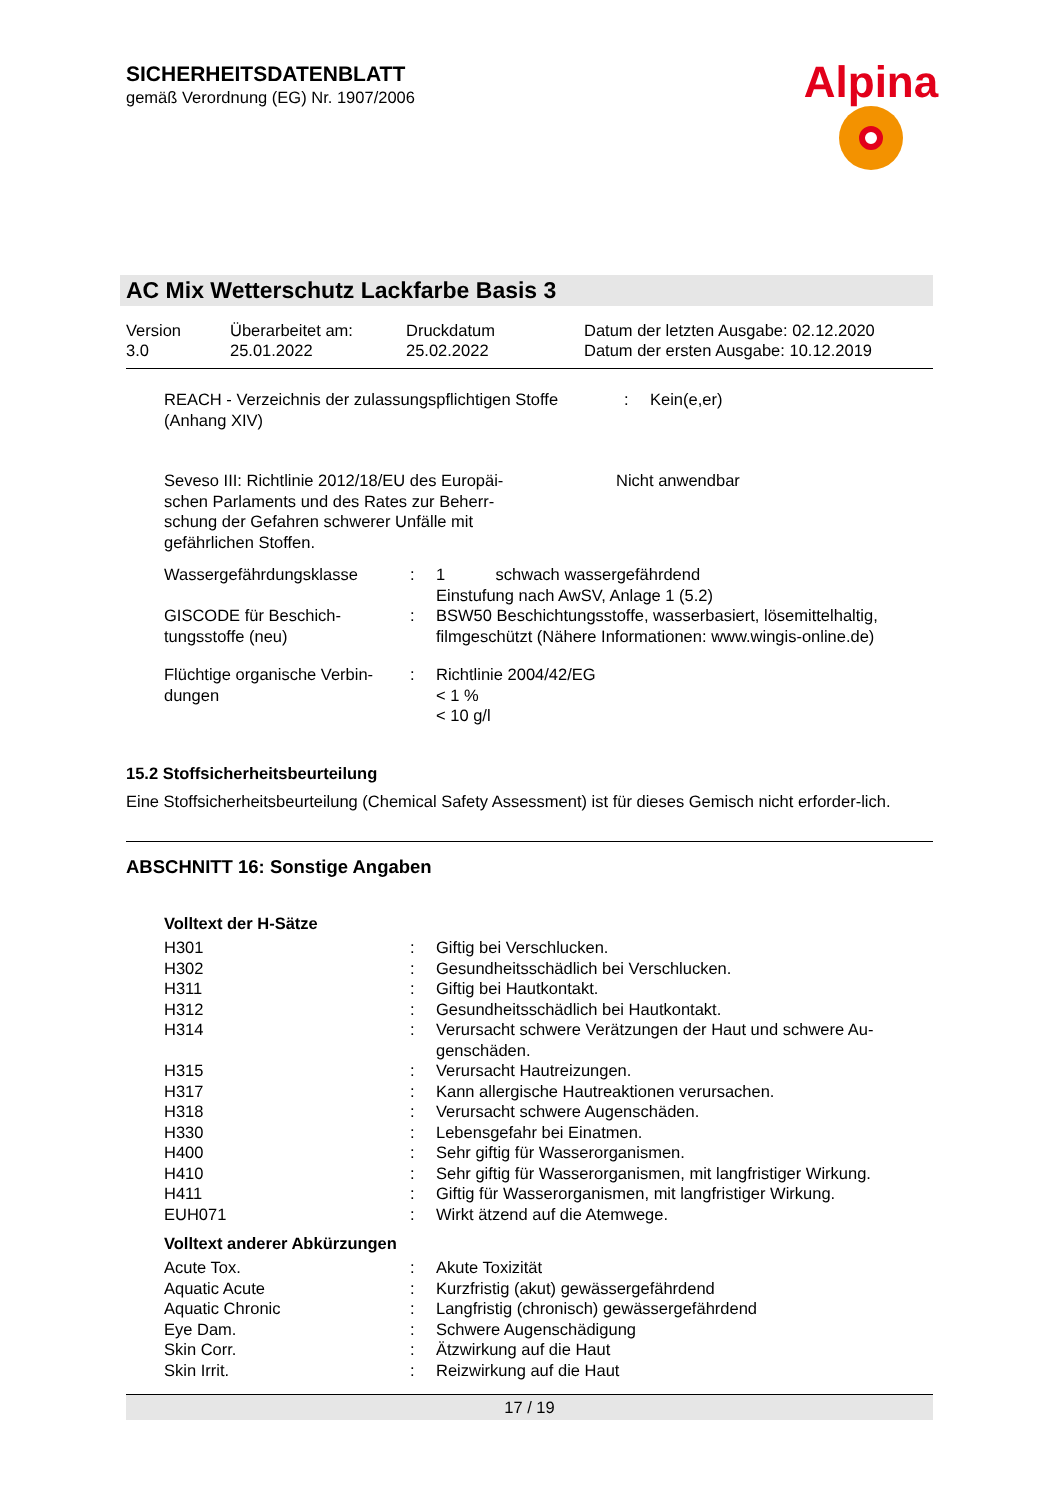SICHERHEITSDATENBLATT
gemäß Verordnung (EG) Nr. 1907/2006
Alpina
AC Mix Wetterschutz Lackfarbe Basis 3
| Version 3.0 | Überarbeitet am: 25.01.2022 | Druckdatum 25.02.2022 | Datum der letzten Ausgabe: 02.12.2020 Datum der ersten Ausgabe: 10.12.2019 |
| REACH - Verzeichnis der zulassungspflichtigen Stoffe (Anhang XIV) | : | Kein(e,er) |
| Seveso III: Richtlinie 2012/18/EU des Europäi- schen Parlaments und des Rates zur Beherr- schung der Gefahren schwerer Unfälle mit gefährlichen Stoffen. | Nicht anwendbar |
| Wassergefährdungsklasse | : | 1 schwach wassergefährdend Einstufung nach AwSV, Anlage 1 (5.2) |
| GISCODE für Beschich- tungsstoffe (neu) | : | BSW50 Beschichtungsstoffe, wasserbasiert, lösemittelhaltig, filmgeschützt (Nähere Informationen: www.wingis-online.de) |
| Flüchtige organische Verbin- dungen | : | Richtlinie 2004/42/EG < 1 % < 10 g/l |
15.2 Stoffsicherheitsbeurteilung
Eine Stoffsicherheitsbeurteilung (Chemical Safety Assessment) ist für dieses Gemisch nicht erforder-lich.
ABSCHNITT 16: Sonstige Angaben
Volltext der H-Sätze
| H301 | : | Giftig bei Verschlucken. |
| H302 | : | Gesundheitsschädlich bei Verschlucken. |
| H311 | : | Giftig bei Hautkontakt. |
| H312 | : | Gesundheitsschädlich bei Hautkontakt. |
| H314 | : | Verursacht schwere Verätzungen der Haut und schwere Au-genschäden. |
| H315 | : | Verursacht Hautreizungen. |
| H317 | : | Kann allergische Hautreaktionen verursachen. |
| H318 | : | Verursacht schwere Augenschäden. |
| H330 | : | Lebensgefahr bei Einatmen. |
| H400 | : | Sehr giftig für Wasserorganismen. |
| H410 | : | Sehr giftig für Wasserorganismen, mit langfristiger Wirkung. |
| H411 | : | Giftig für Wasserorganismen, mit langfristiger Wirkung. |
| EUH071 | : | Wirkt ätzend auf die Atemwege. |
Volltext anderer Abkürzungen
| Acute Tox. | : | Akute Toxizität |
| Aquatic Acute | : | Kurzfristig (akut) gewässergefährdend |
| Aquatic Chronic | : | Langfristig (chronisch) gewässergefährdend |
| Eye Dam. | : | Schwere Augenschädigung |
| Skin Corr. | : | Ätzwirkung auf die Haut |
| Skin Irrit. | : | Reizwirkung auf die Haut |
17 / 19